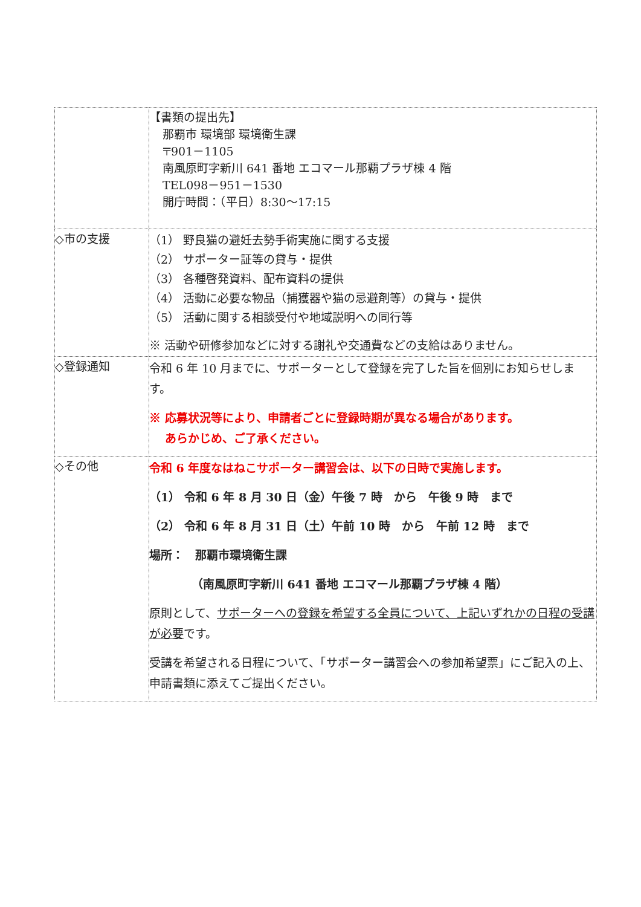| | 【書類の提出先】 那覇市 環境部 環境衛生課 〒901－1105 南風原町字新川 641 番地 エコマール那覇プラザ棟 4 階 TEL098－951－1530 開庁時間：（平日）8:30～17:15 |
| ◇市の支援 | （1） 野良猫の避妊去勢手術実施に関する支援 （2） サポーター証等の貸与・提供 （3） 各種啓発資料、配布資料の提供 （4） 活動に必要な物品（捕獲器や猫の忌避剤等）の貸与・提供 （5） 活動に関する相談受付や地域説明への同行等 ※ 活動や研修参加などに対する謝礼や交通費などの支給はありません。 |
| ◇登録通知 | 令和 6 年 10 月までに、サポーターとして登録を完了した旨を個別にお知らせします。 ※ 応募状況等により、申請者ごとに登録時期が異なる場合があります。 あらかじめ、ご了承ください。 |
| ◇その他 | 令和 6 年度なはねこサポーター講習会は、以下の日時で実施します。 （1） 令和 6 年 8 月 30 日（金）午後 7 時 から 午後 9 時 まで （2） 令和 6 年 8 月 31 日（土）午前 10 時 から 午前 12 時 まで 場所： 那覇市環境衛生課 （南風原町字新川 641 番地 エコマール那覇プラザ棟 4 階） 原則として、 サポーターへの登録を希望する全員について、上記いずれかの日程の受講が必要 です。 受講を希望される日程について、「サポーター講習会への参加希望票」にご記入の上、申請書類に添えてご提出ください。 |